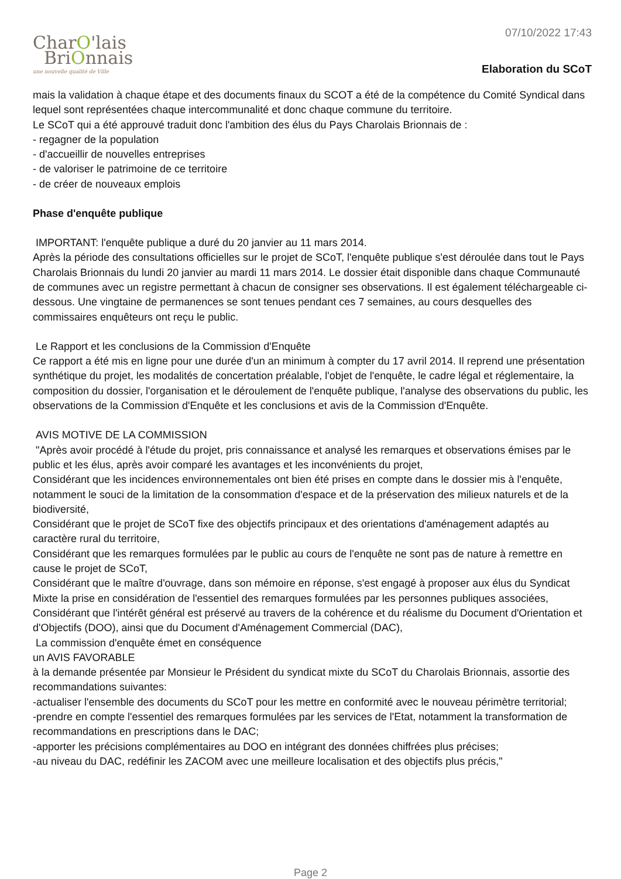CharO'lais
BriOnnais
une nouvelle qualité de Ville
07/10/2022 17:43
Elaboration du SCoT
mais la validation à chaque étape et des documents finaux du SCOT a été de la compétence du Comité Syndical dans lequel sont représentées chaque intercommunalité et donc chaque commune du territoire.
Le SCoT qui a été approuvé traduit donc l'ambition des élus du Pays Charolais Brionnais de :
- regagner de la population
- d'accueillir de nouvelles entreprises
- de valoriser le patrimoine de ce territoire
- de créer de nouveaux emplois
Phase d'enquête publique
IMPORTANT: l'enquête publique a duré du 20 janvier au 11 mars 2014.
Après la période des consultations officielles sur le projet de SCoT, l'enquête publique s'est déroulée dans tout le Pays Charolais Brionnais du lundi 20 janvier au mardi 11 mars 2014. Le dossier était disponible dans chaque Communauté de communes avec un registre permettant à chacun de consigner ses observations. Il est également téléchargeable ci-dessous. Une vingtaine de permanences se sont tenues pendant ces 7 semaines, au cours desquelles des commissaires enquêteurs ont reçu le public.
Le Rapport et les conclusions de la Commission d'Enquête
Ce rapport a été mis en ligne pour une durée d'un an minimum à compter du 17 avril 2014. Il reprend une présentation synthétique du projet, les modalités de concertation préalable, l'objet de l'enquête, le cadre légal et réglementaire, la composition du dossier, l'organisation et le déroulement de l'enquête publique, l'analyse des observations du public, les observations de la Commission d'Enquête et les conclusions et avis de la Commission d'Enquête.
AVIS MOTIVE DE LA COMMISSION
"Après avoir procédé à l'étude du projet, pris connaissance et analysé les remarques et observations émises par le public et les élus, après avoir comparé les avantages et les inconvénients du projet,
Considérant que les incidences environnementales ont bien été prises en compte dans le dossier mis à l'enquête, notamment le souci de la limitation de la consommation d'espace et de la préservation des milieux naturels et de la biodiversité,
Considérant que le projet de SCoT fixe des objectifs principaux et des orientations d'aménagement adaptés au caractère rural du territoire,
Considérant que les remarques formulées par le public au cours de l'enquête ne sont pas de nature à remettre en cause le projet de SCoT,
Considérant que le maître d'ouvrage, dans son mémoire en réponse, s'est engagé à proposer aux élus du Syndicat Mixte la prise en considération de l'essentiel des remarques formulées par les personnes publiques associées,
Considérant que l'intérêt général est préservé au travers de la cohérence et du réalisme du Document d'Orientation et d'Objectifs (DOO), ainsi que du Document d'Aménagement Commercial (DAC),
La commission d'enquête émet en conséquence
un AVIS FAVORABLE
à la demande présentée par Monsieur le Président du syndicat mixte du SCoT du Charolais Brionnais, assortie des recommandations suivantes:
-actualiser l'ensemble des documents du SCoT pour les mettre en conformité avec le nouveau périmètre territorial;
-prendre en compte l'essentiel des remarques formulées par les services de l'Etat, notamment la transformation de recommandations en prescriptions dans le DAC;
-apporter les précisions complémentaires au DOO en intégrant des données chiffrées plus précises;
-au niveau du DAC, redéfinir les ZACOM avec une meilleure localisation et des objectifs plus précis,"
Page 2